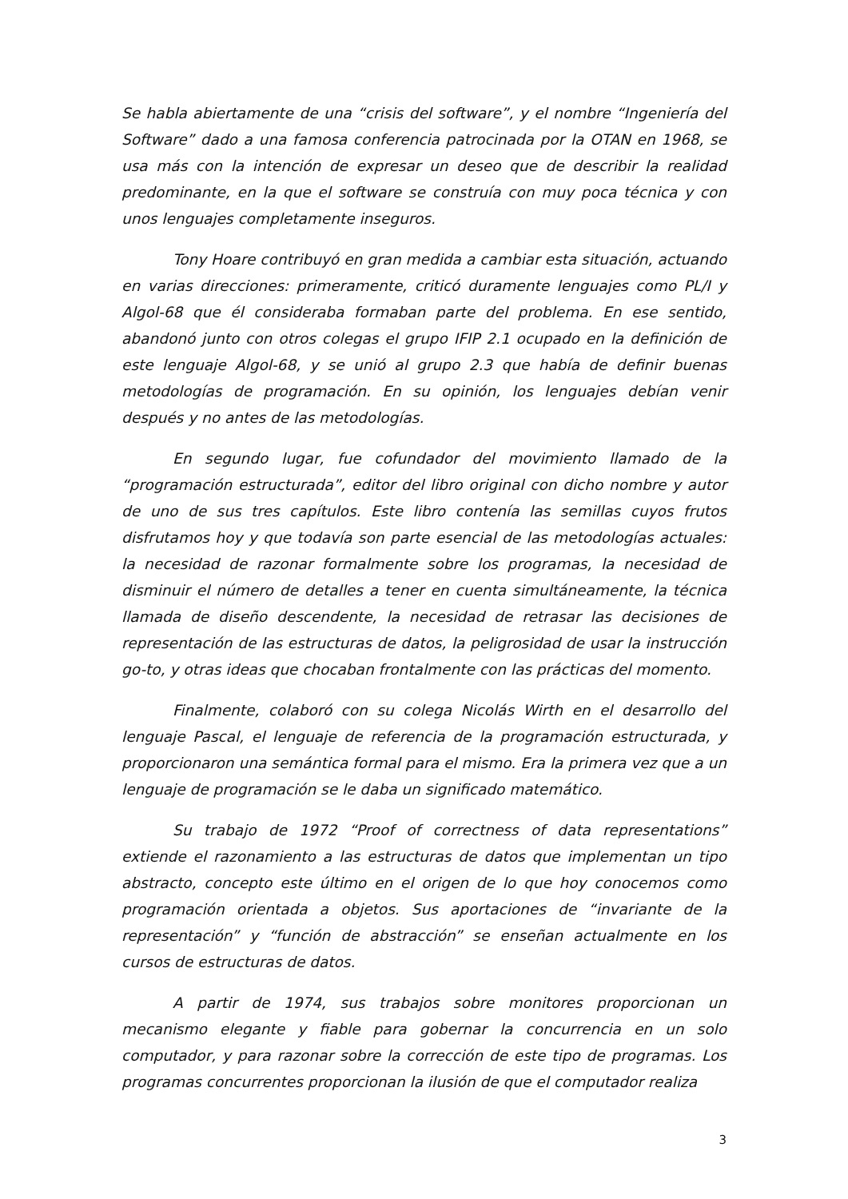Se habla abiertamente de una “crisis del software”, y el nombre “Ingeniería del Software” dado a una famosa conferencia patrocinada por la OTAN en 1968, se usa más con la intención de expresar un deseo que de describir la realidad predominante, en la que el software se construía con muy poca técnica y con unos lenguajes completamente inseguros.
Tony Hoare contribuyó en gran medida a cambiar esta situación, actuando en varias direcciones: primeramente, criticó duramente lenguajes como PL/I y Algol-68 que él consideraba formaban parte del problema. En ese sentido, abandonó junto con otros colegas el grupo IFIP 2.1 ocupado en la definición de este lenguaje Algol-68, y se unió al grupo 2.3 que había de definir buenas metodologías de programación. En su opinión, los lenguajes debían venir después y no antes de las metodologías.
En segundo lugar, fue cofundador del movimiento llamado de la “programación estructurada”, editor del libro original con dicho nombre y autor de uno de sus tres capítulos. Este libro contenía las semillas cuyos frutos disfrutamos hoy y que todavía son parte esencial de las metodologías actuales: la necesidad de razonar formalmente sobre los programas, la necesidad de disminuir el número de detalles a tener en cuenta simultáneamente, la técnica llamada de diseño descendente, la necesidad de retrasar las decisiones de representación de las estructuras de datos, la peligrosidad de usar la instrucción go-to, y otras ideas que chocaban frontalmente con las prácticas del momento.
Finalmente, colaboró con su colega Nicolás Wirth en el desarrollo del lenguaje Pascal, el lenguaje de referencia de la programación estructurada, y proporcionaron una semántica formal para el mismo. Era la primera vez que a un lenguaje de programación se le daba un significado matemático.
Su trabajo de 1972 “Proof of correctness of data representations” extiende el razonamiento a las estructuras de datos que implementan un tipo abstracto, concepto este último en el origen de lo que hoy conocemos como programación orientada a objetos. Sus aportaciones de “invariante de la representación” y “función de abstracción” se enseñan actualmente en los cursos de estructuras de datos.
A partir de 1974, sus trabajos sobre monitores proporcionan un mecanismo elegante y fiable para gobernar la concurrencia en un solo computador, y para razonar sobre la corrección de este tipo de programas. Los programas concurrentes proporcionan la ilusión de que el computador realiza
3